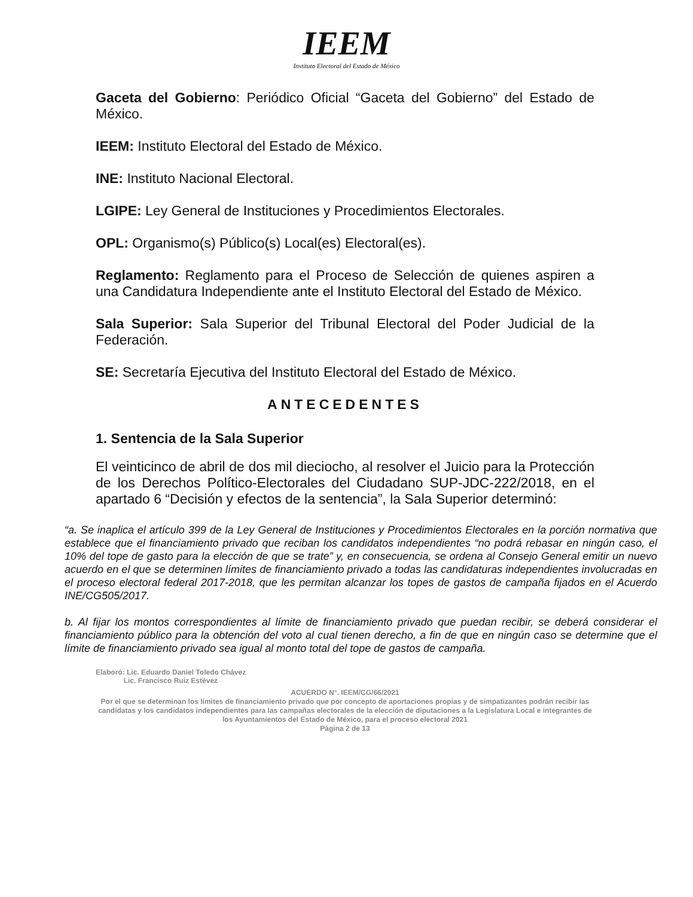IEEM
Instituto Electoral del Estado de México
Gaceta del Gobierno: Periódico Oficial “Gaceta del Gobierno” del Estado de México.
IEEM: Instituto Electoral del Estado de México.
INE: Instituto Nacional Electoral.
LGIPE: Ley General de Instituciones y Procedimientos Electorales.
OPL: Organismo(s) Público(s) Local(es) Electoral(es).
Reglamento: Reglamento para el Proceso de Selección de quienes aspiren a una Candidatura Independiente ante el Instituto Electoral del Estado de México.
Sala Superior: Sala Superior del Tribunal Electoral del Poder Judicial de la Federación.
SE: Secretaría Ejecutiva del Instituto Electoral del Estado de México.
ANTECEDENTES
1. Sentencia de la Sala Superior
El veinticinco de abril de dos mil dieciocho, al resolver el Juicio para la Protección de los Derechos Político-Electorales del Ciudadano SUP-JDC-222/2018, en el apartado 6 “Decisión y efectos de la sentencia”, la Sala Superior determinó:
“a. Se inaplica el artículo 399 de la Ley General de Instituciones y Procedimientos Electorales en la porción normativa que establece que el financiamiento privado que reciban los candidatos independientes “no podrá rebasar en ningún caso, el 10% del tope de gasto para la elección de que se trate” y, en consecuencia, se ordena al Consejo General emitir un nuevo acuerdo en el que se determinen límites de financiamiento privado a todas las candidaturas independientes involucradas en el proceso electoral federal 2017-2018, que les permitan alcanzar los topes de gastos de campaña fijados en el Acuerdo INE/CG505/2017.
b. Al fijar los montos correspondientes al límite de financiamiento privado que puedan recibir, se deberá considerar el financiamiento público para la obtención del voto al cual tienen derecho, a fin de que en ningún caso se determine que el límite de financiamiento privado sea igual al monto total del tope de gastos de campaña.
Elaboró: Lic. Eduardo Daniel Toledo Chávez
Lic. Francisco Ruiz Estévez
ACUERDO N°. IEEM/CG/66/2021
Por el que se determinan los límites de financiamiento privado que por concepto de aportaciones propias y de simpatizantes podrán recibir las candidatas y los candidatos independientes para las campañas electorales de la elección de diputaciones a la Legislatura Local e integrantes de los Ayuntamientos del Estado de México, para el proceso electoral 2021
Página 2 de 13